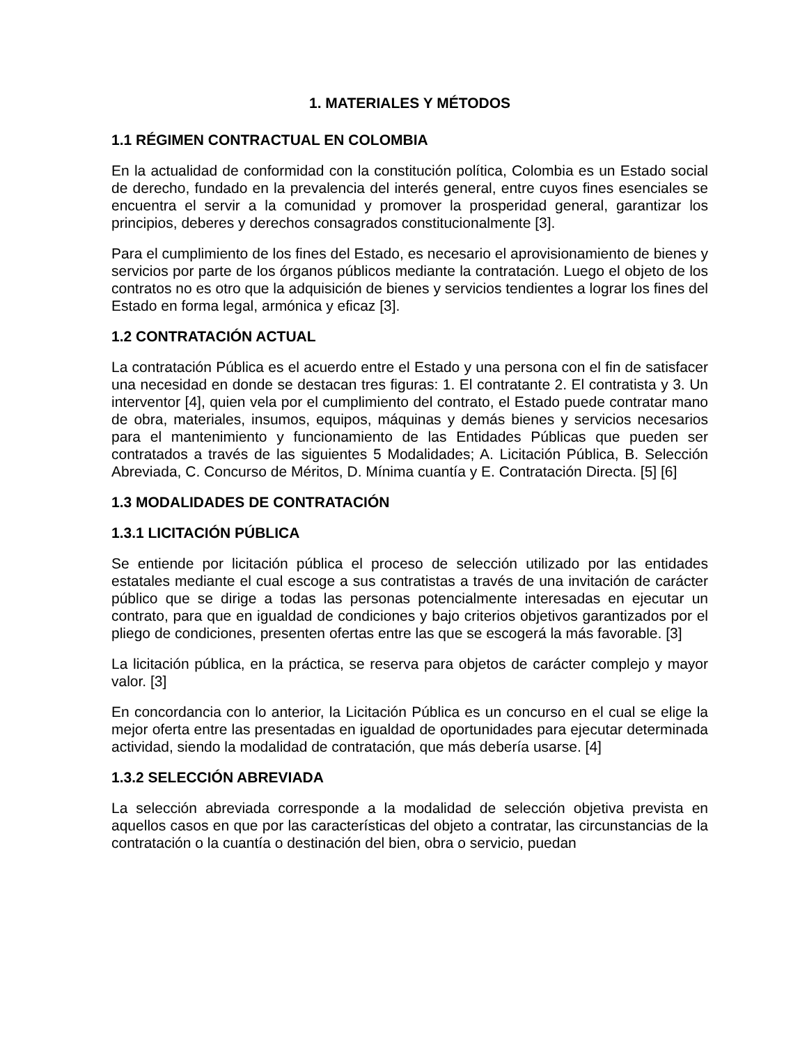1. MATERIALES Y MÉTODOS
1.1 RÉGIMEN CONTRACTUAL EN COLOMBIA
En la actualidad de conformidad con la constitución política, Colombia es un Estado social de derecho, fundado en la prevalencia del interés general, entre cuyos fines esenciales se encuentra el servir a la comunidad y promover la prosperidad general, garantizar los principios, deberes y derechos consagrados constitucionalmente [3].
Para el cumplimiento de los fines del Estado, es necesario el aprovisionamiento de bienes y servicios por parte de los órganos públicos mediante la contratación. Luego el objeto de los contratos no es otro que la adquisición de bienes y servicios tendientes a lograr los fines del Estado en forma legal, armónica y eficaz [3].
1.2 CONTRATACIÓN ACTUAL
La contratación Pública es el acuerdo entre el Estado y una persona con el fin de satisfacer una necesidad en donde se destacan tres figuras: 1. El contratante 2. El contratista y 3. Un interventor [4], quien vela por el cumplimiento del contrato, el Estado puede contratar mano de obra, materiales, insumos, equipos, máquinas y demás bienes y servicios necesarios para el mantenimiento y funcionamiento de las Entidades Públicas que pueden ser contratados a través de las siguientes 5 Modalidades; A. Licitación Pública, B. Selección Abreviada, C. Concurso de Méritos, D. Mínima cuantía y E. Contratación Directa. [5] [6]
1.3 MODALIDADES DE CONTRATACIÓN
1.3.1 LICITACIÓN PÚBLICA
Se entiende por licitación pública el proceso de selección utilizado por las entidades estatales mediante el cual escoge a sus contratistas a través de una invitación de carácter público que se dirige a todas las personas potencialmente interesadas en ejecutar un contrato, para que en igualdad de condiciones y bajo criterios objetivos garantizados por el pliego de condiciones, presenten ofertas entre las que se escogerá la más favorable. [3]
La licitación pública, en la práctica, se reserva para objetos de carácter complejo y mayor valor. [3]
En concordancia con lo anterior, la Licitación Pública es un concurso en el cual se elige la mejor oferta entre las presentadas en igualdad de oportunidades para ejecutar determinada actividad, siendo la modalidad de contratación, que más debería usarse. [4]
1.3.2 SELECCIÓN ABREVIADA
La selección abreviada corresponde a la modalidad de selección objetiva prevista en aquellos casos en que por las características del objeto a contratar, las circunstancias de la contratación o la cuantía o destinación del bien, obra o servicio, puedan